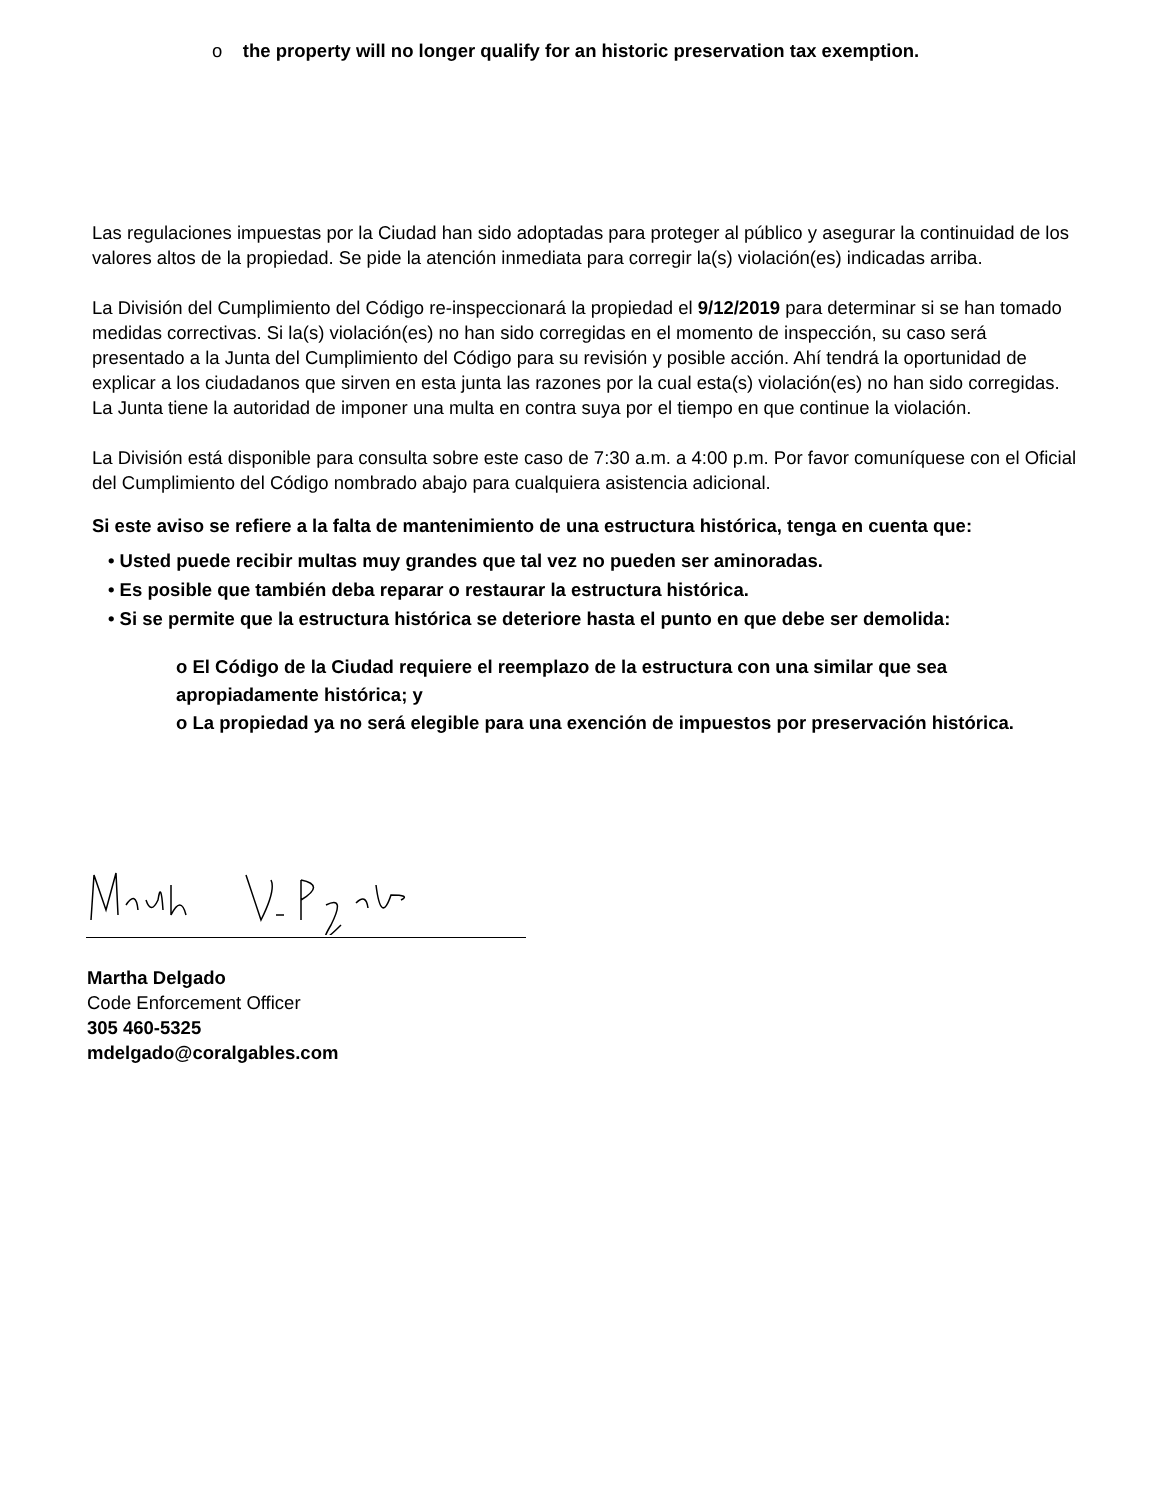o the property will no longer qualify for an historic preservation tax exemption.
Las regulaciones impuestas por la Ciudad han sido adoptadas para proteger al público y asegurar la continuidad de los valores altos de la propiedad. Se pide la atención inmediata para corregir la(s) violación(es) indicadas arriba.
La División del Cumplimiento del Código re-inspeccionará la propiedad el 9/12/2019 para determinar si se han tomado medidas correctivas. Si la(s) violación(es) no han sido corregidas en el momento de inspección, su caso será presentado a la Junta del Cumplimiento del Código para su revisión y posible acción. Ahí tendrá la oportunidad de explicar a los ciudadanos que sirven en esta junta las razones por la cual esta(s) violación(es) no han sido corregidas. La Junta tiene la autoridad de imponer una multa en contra suya por el tiempo en que continue la violación.
La División está disponible para consulta sobre este caso de 7:30 a.m. a 4:00 p.m. Por favor comuníquese con el Oficial del Cumplimiento del Código nombrado abajo para cualquiera asistencia adicional.
Si este aviso se refiere a la falta de mantenimiento de una estructura histórica, tenga en cuenta que:
• Usted puede recibir multas muy grandes que tal vez no pueden ser aminoradas.
• Es posible que también deba reparar o restaurar la estructura histórica.
• Si se permite que la estructura histórica se deteriore hasta el punto en que debe ser demolida:
o El Código de la Ciudad requiere el reemplazo de la estructura con una similar que sea apropiadamente histórica; y
o La propiedad ya no será elegible para una exención de impuestos por preservación histórica.
Martha Delgado
Code Enforcement Officer
305 460-5325
mdelgado@coralgables.com